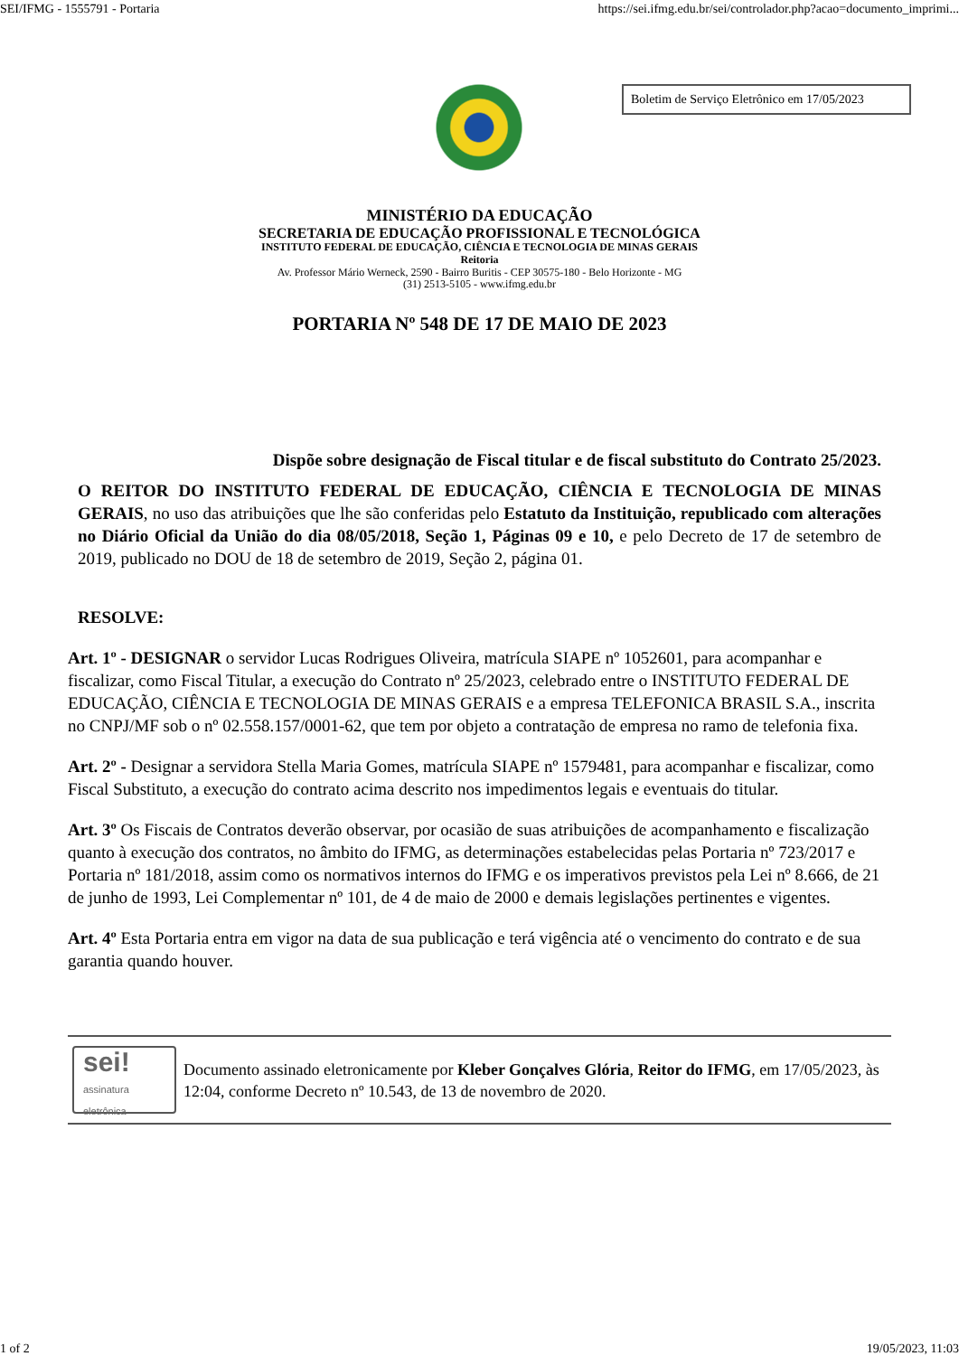SEI/IFMG - 1555791 - Portaria https://sei.ifmg.edu.br/sei/controlador.php?acao=documento_imprimi...
Boletim de Serviço Eletrônico em 17/05/2023
MINISTÉRIO DA EDUCAÇÃO
SECRETARIA DE EDUCAÇÃO PROFISSIONAL E TECNOLÓGICA
INSTITUTO FEDERAL DE EDUCAÇÃO, CIÊNCIA E TECNOLOGIA DE MINAS GERAIS
Reitoria
Av. Professor Mário Werneck, 2590 - Bairro Buritis - CEP 30575-180 - Belo Horizonte - MG
(31) 2513-5105 - www.ifmg.edu.br
PORTARIA Nº 548 DE 17 DE MAIO DE 2023
Dispõe sobre designação de Fiscal titular e de fiscal substituto do Contrato 25/2023.
O REITOR DO INSTITUTO FEDERAL DE EDUCAÇÃO, CIÊNCIA E TECNOLOGIA DE MINAS GERAIS, no uso das atribuições que lhe são conferidas pelo Estatuto da Instituição, republicado com alterações no Diário Oficial da União do dia 08/05/2018, Seção 1, Páginas 09 e 10, e pelo Decreto de 17 de setembro de 2019, publicado no DOU de 18 de setembro de 2019, Seção 2, página 01.
RESOLVE:
Art. 1º - DESIGNAR o servidor Lucas Rodrigues Oliveira, matrícula SIAPE nº 1052601, para acompanhar e fiscalizar, como Fiscal Titular, a execução do Contrato nº 25/2023, celebrado entre o INSTITUTO FEDERAL DE EDUCAÇÃO, CIÊNCIA E TECNOLOGIA DE MINAS GERAIS e a empresa TELEFONICA BRASIL S.A., inscrita no CNPJ/MF sob o nº 02.558.157/0001-62, que tem por objeto a contratação de empresa no ramo de telefonia fixa.
Art. 2º - Designar a servidora Stella Maria Gomes, matrícula SIAPE nº 1579481, para acompanhar e fiscalizar, como Fiscal Substituto, a execução do contrato acima descrito nos impedimentos legais e eventuais do titular.
Art. 3º Os Fiscais de Contratos deverão observar, por ocasião de suas atribuições de acompanhamento e fiscalização quanto à execução dos contratos, no âmbito do IFMG, as determinações estabelecidas pelas Portaria nº 723/2017 e Portaria nº 181/2018, assim como os normativos internos do IFMG e os imperativos previstos pela Lei nº 8.666, de 21 de junho de 1993, Lei Complementar nº 101, de 4 de maio de 2000 e demais legislações pertinentes e vigentes.
Art. 4º Esta Portaria entra em vigor na data de sua publicação e terá vigência até o vencimento do contrato e de sua garantia quando houver.
sei!
assinatura
eletrônica
Documento assinado eletronicamente por Kleber Gonçalves Glória, Reitor do IFMG, em 17/05/2023, às 12:04, conforme Decreto nº 10.543, de 13 de novembro de 2020.
1 of 2 19/05/2023, 11:03